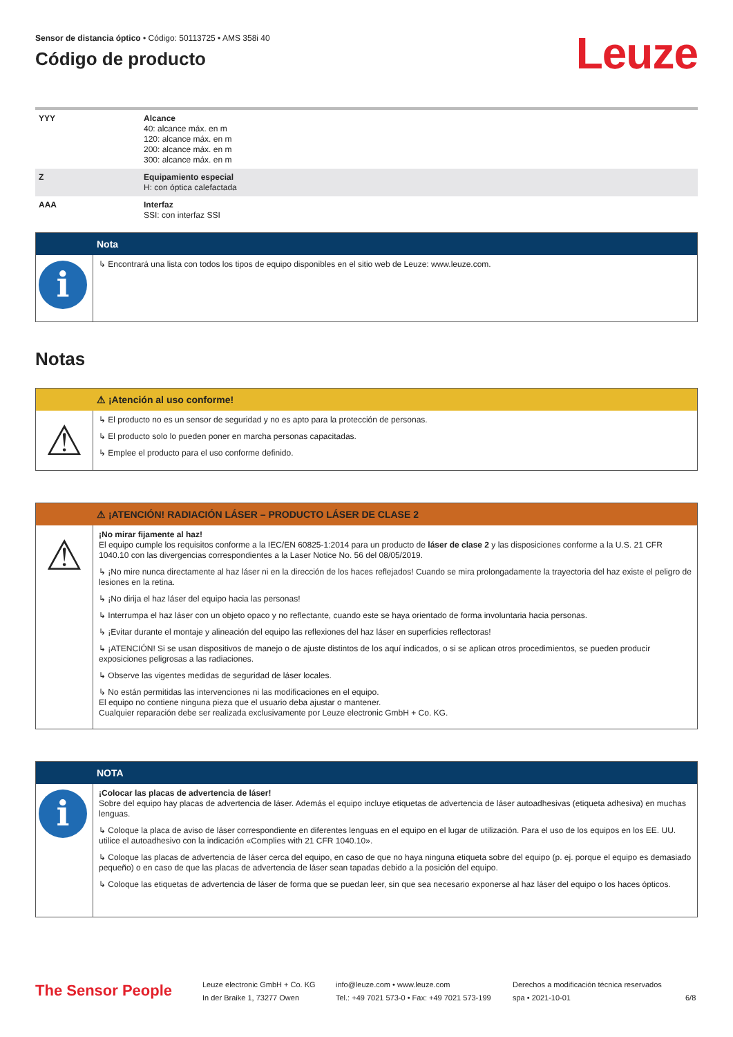Sensor de distancia óptico • Código: 50113725 • AMS 358i 40
Código de producto
Leuze
| YYY | Alcance 40: alcance máx. en m 120: alcance máx. en m 200: alcance máx. en m 300: alcance máx. en m |
| Z | Equipamiento especial H: con óptica calefactada |
| AAA | Interfaz SSI: con interfaz SSI |
Nota
i
↳ Encontrará una lista con todos los tipos de equipo disponibles en el sitio web de Leuze: www.leuze.com.
Notas
⚠ ¡Atención al uso conforme!
⚠
↳ El producto no es un sensor de seguridad y no es apto para la protección de personas.
↳ El producto solo lo pueden poner en marcha personas capacitadas.
↳ Emplee el producto para el uso conforme definido.
⚠ ¡ATENCIÓN! RADIACIÓN LÁSER – PRODUCTO LÁSER DE CLASE 2
⚠
¡No mirar fijamente al haz!
El equipo cumple los requisitos conforme a la IEC/EN 60825-1:2014 para un producto de láser de clase 2 y las disposiciones conforme a la U.S. 21 CFR 1040.10 con las divergencias correspondientes a la Laser Notice No. 56 del 08/05/2019.
↳ ¡No mire nunca directamente al haz láser ni en la dirección de los haces reflejados! Cuando se mira prolongadamente la trayectoria del haz existe el peligro de lesiones en la retina.
↳ ¡No dirija el haz láser del equipo hacia las personas!
↳ Interrumpa el haz láser con un objeto opaco y no reflectante, cuando este se haya orientado de forma involuntaria hacia personas.
↳ ¡Evitar durante el montaje y alineación del equipo las reflexiones del haz láser en superficies reflectoras!
↳ ¡ATENCIÓN! Si se usan dispositivos de manejo o de ajuste distintos de los aquí indicados, o si se aplican otros procedimientos, se pueden producir exposiciones peligrosas a las radiaciones.
↳ Observe las vigentes medidas de seguridad de láser locales.
↳ No están permitidas las intervenciones ni las modificaciones en el equipo.
El equipo no contiene ninguna pieza que el usuario deba ajustar o mantener.
Cualquier reparación debe ser realizada exclusivamente por Leuze electronic GmbH + Co. KG.
NOTA
i
¡Colocar las placas de advertencia de láser!
Sobre del equipo hay placas de advertencia de láser. Además el equipo incluye etiquetas de advertencia de láser autoadhesivas (etiqueta adhesiva) en muchas lenguas.
↳ Coloque la placa de aviso de láser correspondiente en diferentes lenguas en el equipo en el lugar de utilización. Para el uso de los equipos en los EE. UU. utilice el autoadhesivo con la indicación «Complies with 21 CFR 1040.10».
↳ Coloque las placas de advertencia de láser cerca del equipo, en caso de que no haya ninguna etiqueta sobre del equipo (p. ej. porque el equipo es demasiado pequeño) o en caso de que las placas de advertencia de láser sean tapadas debido a la posición del equipo.
↳ Coloque las etiquetas de advertencia de láser de forma que se puedan leer, sin que sea necesario exponerse al haz láser del equipo o los haces ópticos.
The Sensor People
Leuze electronic GmbH + Co. KG
In der Braike 1, 73277 Owen
info@leuze.com • www.leuze.com
Tel.: +49 7021 573-0 • Fax: +49 7021 573-199
Derechos a modificación técnica reservados
spa • 2021-10-01
6/8